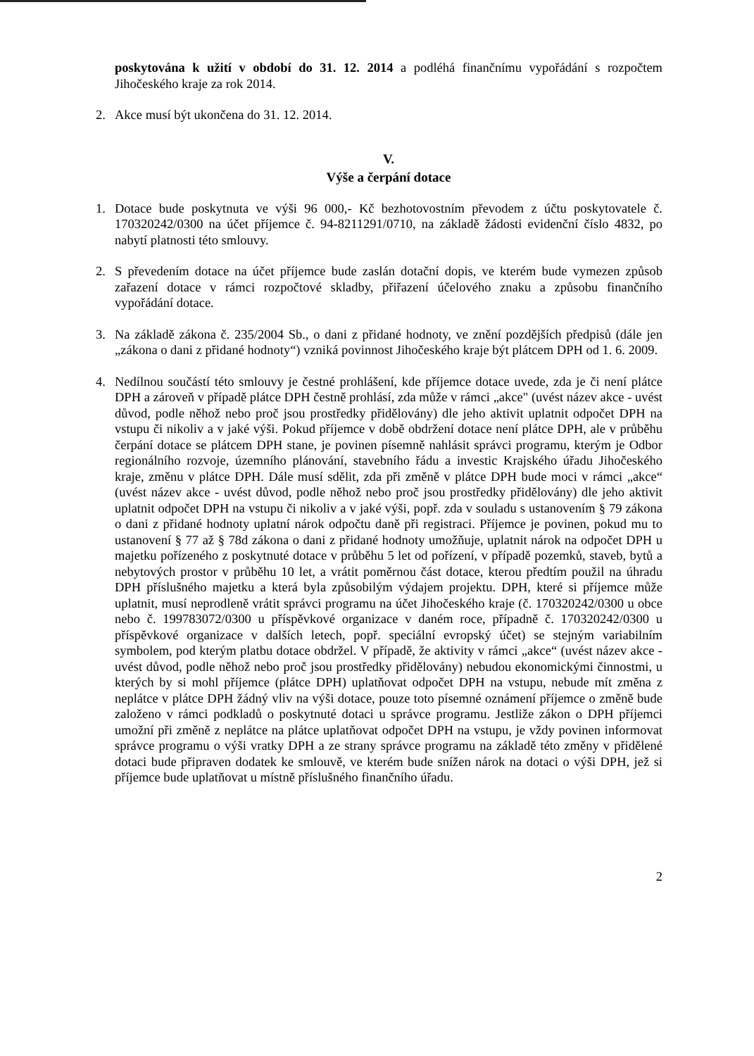poskytována k užití v období do 31. 12. 2014 a podléhá finančnímu vypořádání s rozpočtem Jihočeského kraje za rok 2014.
2. Akce musí být ukončena do 31. 12. 2014.
V.
Výše a čerpání dotace
1. Dotace bude poskytnuta ve výši 96 000,- Kč bezhotovostním převodem z účtu poskytovatele č. 170320242/0300 na účet příjemce č. 94-8211291/0710, na základě žádosti evidenční číslo 4832, po nabytí platnosti této smlouvy.
2. S převedením dotace na účet příjemce bude zaslán dotační dopis, ve kterém bude vymezen způsob zařazení dotace v rámci rozpočtové skladby, přiřazení účelového znaku a způsobu finančního vypořádání dotace.
3. Na základě zákona č. 235/2004 Sb., o dani z přidané hodnoty, ve znění pozdějších předpisů (dále jen „zákona o dani z přidané hodnoty“) vzniká povinnost Jihočeského kraje být plátcem DPH od 1. 6. 2009.
4. Nedílnou součástí této smlouvy je čestné prohlášení, kde příjemce dotace uvede, zda je či není plátce DPH a zároveň v případě plátce DPH čestně prohlásí, zda může v rámci „akce" (uvést název akce - uvést důvod, podle něhož nebo proč jsou prostředky přidělovány) dle jeho aktivit uplatnit odpočet DPH na vstupu či nikoliv a v jaké výši. Pokud příjemce v době obdržení dotace není plátce DPH, ale v průběhu čerpání dotace se plátcem DPH stane, je povinen písemně nahlásit správci programu, kterým je Odbor regionálního rozvoje, územního plánování, stavebního řádu a investic Krajského úřadu Jihočeského kraje, změnu v plátce DPH. Dále musí sdělit, zda při změně v plátce DPH bude moci v rámci „akce“ (uvést název akce - uvést důvod, podle něhož nebo proč jsou prostředky přidělovány) dle jeho aktivit uplatnit odpočet DPH na vstupu či nikoliv a v jaké výši, popř. zda v souladu s ustanovením § 79 zákona o dani z přidané hodnoty uplatní nárok odpočtu daně při registraci. Příjemce je povinen, pokud mu to ustanovení § 77 až § 78d zákona o dani z přidané hodnoty umožňuje, uplatnit nárok na odpočet DPH u majetku pořízeného z poskytnuté dotace v průběhu 5 let od pořízení, v případě pozemků, staveb, bytů a nebytových prostor v průběhu 10 let, a vrátit poměrnou část dotace, kterou předtím použil na úhradu DPH příslušného majetku a která byla způsobilým výdajem projektu. DPH, které si příjemce může uplatnit, musí neprodleně vrátit správci programu na účet Jihočeského kraje (č. 170320242/0300 u obce nebo č. 199783072/0300 u příspěvkové organizace v daném roce, případně č. 170320242/0300 u příspěvkové organizace v dalších letech, popř. speciální evropský účet) se stejným variabilním symbolem, pod kterým platbu dotace obdržel. V případě, že aktivity v rámci „akce“ (uvést název akce - uvést důvod, podle něhož nebo proč jsou prostředky přidělovány) nebudou ekonomickými činnostmi, u kterých by si mohl příjemce (plátce DPH) uplatňovat odpočet DPH na vstupu, nebude mít změna z neplátce v plátce DPH žádný vliv na výši dotace, pouze toto písemné oznámení příjemce o změně bude založeno v rámci podkladů o poskytnuté dotaci u správce programu. Jestliže zákon o DPH příjemci umožní při změně z neplátce na plátce uplatňovat odpočet DPH na vstupu, je vždy povinen informovat správce programu o výši vratky DPH a ze strany správce programu na základě této změny v přidělené dotaci bude připraven dodatek ke smlouvě, ve kterém bude snížen nárok na dotaci o výši DPH, jež si příjemce bude uplatňovat u místně příslušného finančního úřadu.
2